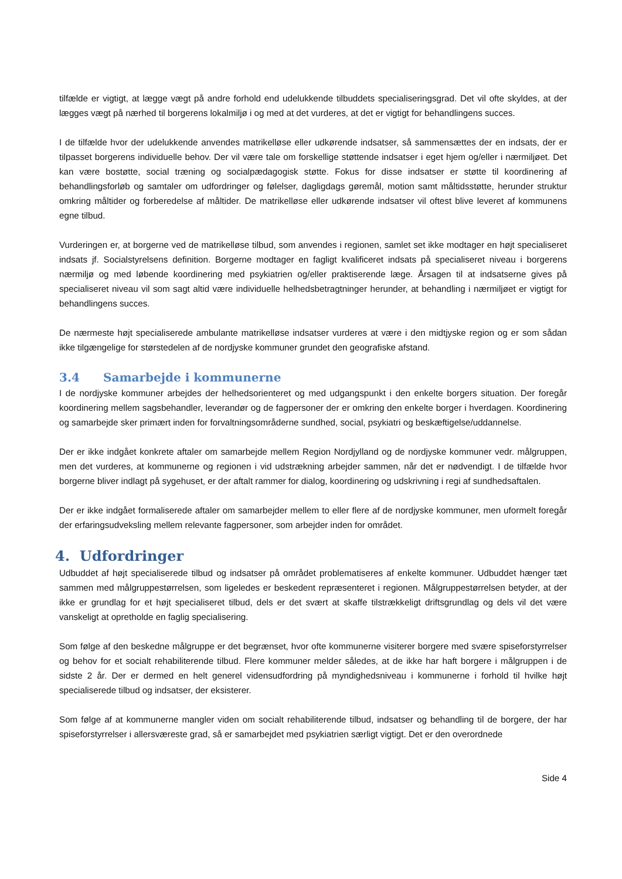tilfælde er vigtigt, at lægge vægt på andre forhold end udelukkende tilbuddets specialiseringsgrad. Det vil ofte skyldes, at der lægges vægt på nærhed til borgerens lokalmiljø i og med at det vurderes, at det er vigtigt for behandlingens succes.
I de tilfælde hvor der udelukkende anvendes matrikelløse eller udkørende indsatser, så sammensættes der en indsats, der er tilpasset borgerens individuelle behov. Der vil være tale om forskellige støttende indsatser i eget hjem og/eller i nærmiljøet. Det kan være bostøtte, social træning og socialpædagogisk støtte. Fokus for disse indsatser er støtte til koordinering af behandlingsforløb og samtaler om udfordringer og følelser, dagligdags gøremål, motion samt måltidsstøtte, herunder struktur omkring måltider og forberedelse af måltider. De matrikelløse eller udkørende indsatser vil oftest blive leveret af kommunens egne tilbud.
Vurderingen er, at borgerne ved de matrikelløse tilbud, som anvendes i regionen, samlet set ikke modtager en højt specialiseret indsats jf. Socialstyrelsens definition. Borgerne modtager en fagligt kvalificeret indsats på specialiseret niveau i borgerens nærmiljø og med løbende koordinering med psykiatrien og/eller praktiserende læge. Årsagen til at indsatserne gives på specialiseret niveau vil som sagt altid være individuelle helhedsbetragtninger herunder, at behandling i nærmiljøet er vigtigt for behandlingens succes.
De nærmeste højt specialiserede ambulante matrikelløse indsatser vurderes at være i den midtjyske region og er som sådan ikke tilgængelige for størstedelen af de nordjyske kommuner grundet den geografiske afstand.
3.4 Samarbejde i kommunerne
I de nordjyske kommuner arbejdes der helhedsorienteret og med udgangspunkt i den enkelte borgers situation. Der foregår koordinering mellem sagsbehandler, leverandør og de fagpersoner der er omkring den enkelte borger i hverdagen. Koordinering og samarbejde sker primært inden for forvaltningsområderne sundhed, social, psykiatri og beskæftigelse/uddannelse.
Der er ikke indgået konkrete aftaler om samarbejde mellem Region Nordjylland og de nordjyske kommuner vedr. målgruppen, men det vurderes, at kommunerne og regionen i vid udstrækning arbejder sammen, når det er nødvendigt. I de tilfælde hvor borgerne bliver indlagt på sygehuset, er der aftalt rammer for dialog, koordinering og udskrivning i regi af sundhedsaftalen.
Der er ikke indgået formaliserede aftaler om samarbejder mellem to eller flere af de nordjyske kommuner, men uformelt foregår der erfaringsudveksling mellem relevante fagpersoner, som arbejder inden for området.
4. Udfordringer
Udbuddet af højt specialiserede tilbud og indsatser på området problematiseres af enkelte kommuner. Udbuddet hænger tæt sammen med målgruppestørrelsen, som ligeledes er beskedent repræsenteret i regionen. Målgruppestørrelsen betyder, at der ikke er grundlag for et højt specialiseret tilbud, dels er det svært at skaffe tilstrækkeligt driftsgrundlag og dels vil det være vanskeligt at opretholde en faglig specialisering.
Som følge af den beskedne målgruppe er det begrænset, hvor ofte kommunerne visiterer borgere med svære spiseforstyrrelser og behov for et socialt rehabiliterende tilbud. Flere kommuner melder således, at de ikke har haft borgere i målgruppen i de sidste 2 år. Der er dermed en helt generel vidensudfordring på myndighedsniveau i kommunerne i forhold til hvilke højt specialiserede tilbud og indsatser, der eksisterer.
Som følge af at kommunerne mangler viden om socialt rehabiliterende tilbud, indsatser og behandling til de borgere, der har spiseforstyrrelser i allersværeste grad, så er samarbejdet med psykiatrien særligt vigtigt. Det er den overordnede
Side 4